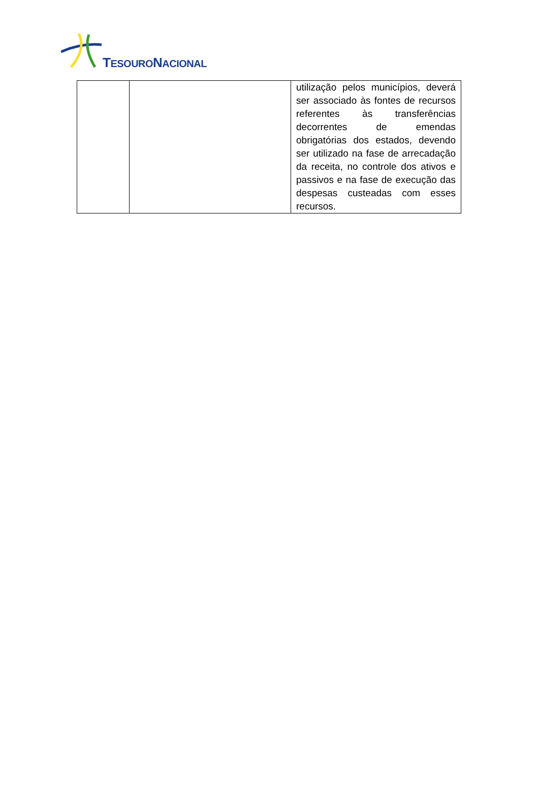TESOURONACIONAL
| | | utilização pelos municípios, deverá ser associado às fontes de recursos referentes às transferências decorrentes de emendas obrigatórias dos estados, devendo ser utilizado na fase de arrecadação da receita, no controle dos ativos e passivos e na fase de execução das despesas custeadas com esses recursos. |